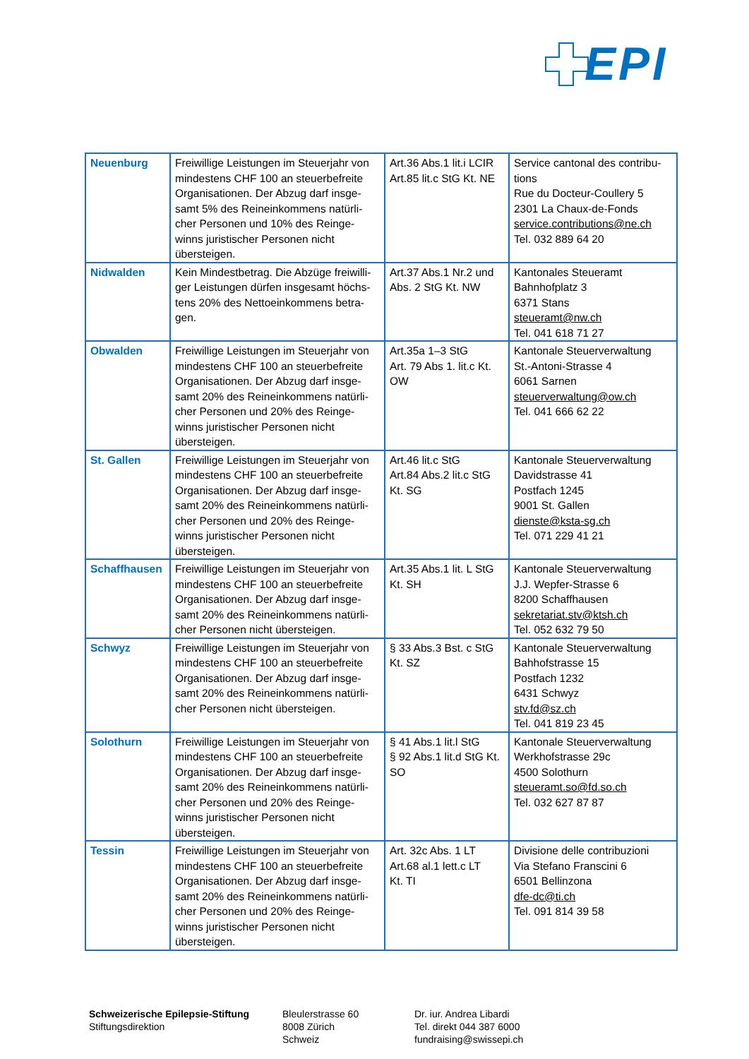EPI
| Neuenburg | Freiwillige Leistungen im Steuerjahr von mindestens CHF 100 an steuerbefreite Organisationen. Der Abzug darf insge-samt 5% des Reineinkommens natürli-cher Personen und 10% des Reinge-winns juristischer Personen nicht übersteigen. | Art.36 Abs.1 lit.i LCIR Art.85 lit.c StG Kt. NE | Service cantonal des contribu-tions Rue du Docteur-Coullery 5 2301 La Chaux-de-Fonds service.contributions@ne.ch Tel. 032 889 64 20 |
| Nidwalden | Kein Mindestbetrag. Die Abzüge freiwilli-ger Leistungen dürfen insgesamt höchs-tens 20% des Nettoeinkommens betra-gen. | Art.37 Abs.1 Nr.2 und Abs. 2 StG Kt. NW | Kantonales Steueramt Bahnhofplatz 3 6371 Stans steueramt@nw.ch Tel. 041 618 71 27 |
| Obwalden | Freiwillige Leistungen im Steuerjahr von mindestens CHF 100 an steuerbefreite Organisationen. Der Abzug darf insge-samt 20% des Reineinkommens natürli-cher Personen und 20% des Reinge-winns juristischer Personen nicht übersteigen. | Art.35a 1–3 StG Art. 79 Abs 1. lit.c Kt. OW | Kantonale Steuerverwaltung St.-Antoni-Strasse 4 6061 Sarnen steuerverwaltung@ow.ch Tel. 041 666 62 22 |
| St. Gallen | Freiwillige Leistungen im Steuerjahr von mindestens CHF 100 an steuerbefreite Organisationen. Der Abzug darf insge-samt 20% des Reineinkommens natürli-cher Personen und 20% des Reinge-winns juristischer Personen nicht übersteigen. | Art.46 lit.c StG Art.84 Abs.2 lit.c StG Kt. SG | Kantonale Steuerverwaltung Davidstrasse 41 Postfach 1245 9001 St. Gallen dienste@ksta-sg.ch Tel. 071 229 41 21 |
| Schaffhausen | Freiwillige Leistungen im Steuerjahr von mindestens CHF 100 an steuerbefreite Organisationen. Der Abzug darf insge-samt 20% des Reineinkommens natürli-cher Personen nicht übersteigen. | Art.35 Abs.1 lit. L StG Kt. SH | Kantonale Steuerverwaltung J.J. Wepfer-Strasse 6 8200 Schaffhausen sekretariat.stv@ktsh.ch Tel. 052 632 79 50 |
| Schwyz | Freiwillige Leistungen im Steuerjahr von mindestens CHF 100 an steuerbefreite Organisationen. Der Abzug darf insge-samt 20% des Reineinkommens natürli-cher Personen nicht übersteigen. | § 33 Abs.3 Bst. c StG Kt. SZ | Kantonale Steuerverwaltung Bahhofstrasse 15 Postfach 1232 6431 Schwyz stv.fd@sz.ch Tel. 041 819 23 45 |
| Solothurn | Freiwillige Leistungen im Steuerjahr von mindestens CHF 100 an steuerbefreite Organisationen. Der Abzug darf insge-samt 20% des Reineinkommens natürli-cher Personen und 20% des Reinge-winns juristischer Personen nicht übersteigen. | § 41 Abs.1 lit.l StG § 92 Abs.1 lit.d StG Kt. SO | Kantonale Steuerverwaltung Werkhofstrasse 29c 4500 Solothurn steueramt.so@fd.so.ch Tel. 032 627 87 87 |
| Tessin | Freiwillige Leistungen im Steuerjahr von mindestens CHF 100 an steuerbefreite Organisationen. Der Abzug darf insge-samt 20% des Reineinkommens natürli-cher Personen und 20% des Reinge-winns juristischer Personen nicht übersteigen. | Art. 32c Abs. 1 LT Art.68 al.1 lett.c LT Kt. TI | Divisione delle contribuzioni Via Stefano Franscini 6 6501 Bellinzona dfe-dc@ti.ch Tel. 091 814 39 58 |
Schweizerische Epilepsie-Stiftung
Stiftungsdirektion
Bleulerstrasse 60
8008 Zürich
Schweiz
Dr. iur. Andrea Libardi
Tel. direkt 044 387 6000
fundraising@swissepi.ch